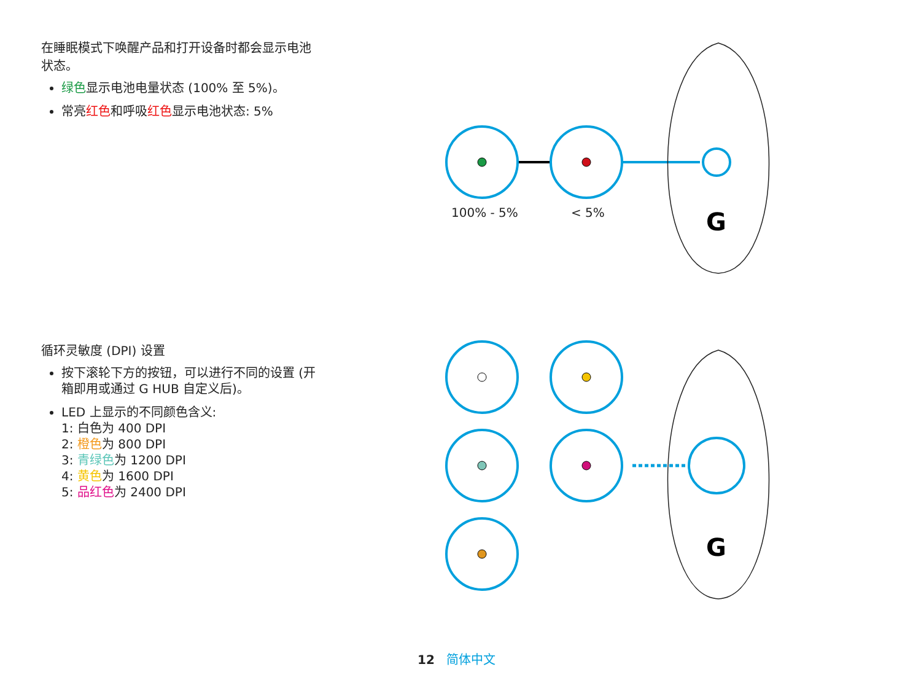在睡眠模式下唤醒产品和打开设备时都会显示电池状态。
绿色显示电池电量状态 (100% 至 5%)。
常亮红色和呼吸红色显示电池状态: 5%
G
100% - 5% < 5%
循环灵敏度 (DPI) 设置
按下滚轮下方的按钮，可以进行不同的设置 (开箱即用或通过 G HUB 自定义后)。
LED 上显示的不同颜色含义:
1: 白色为 400 DPI
2: 橙色为 800 DPI
3: 青绿色为 1200 DPI
4: 黄色为 1600 DPI
5: 品红色为 2400 DPI
G
12 简体中文